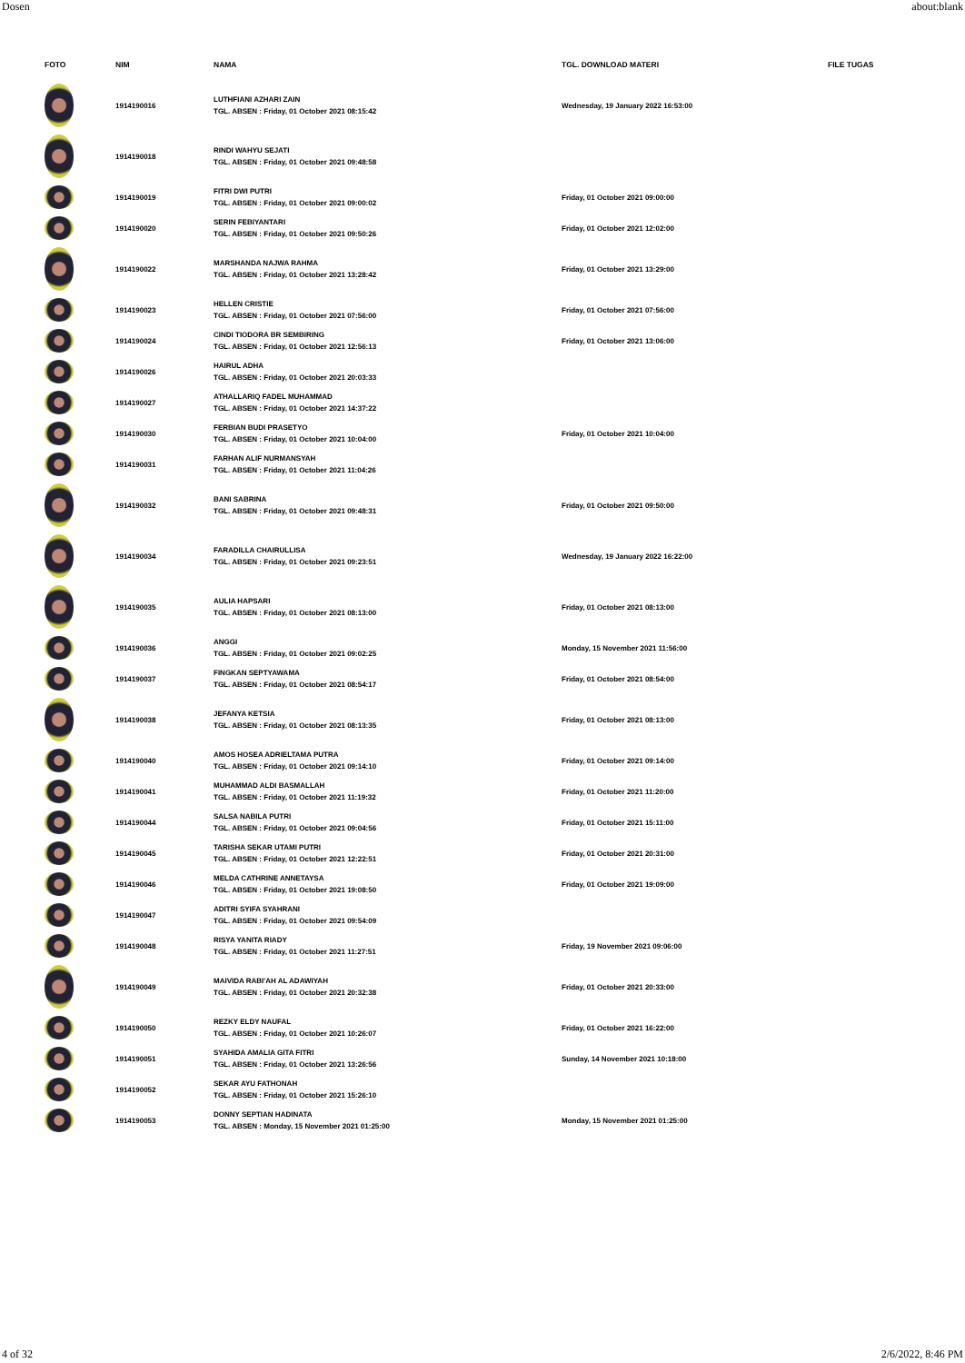Dosen about:blank
| FOTO | NIM | NAMA | TGL. DOWNLOAD MATERI | FILE TUGAS |
| --- | --- | --- | --- | --- |
| | 1914190016 | LUTHFIANI AZHARI ZAIN TGL. ABSEN : Friday, 01 October 2021 08:15:42 | Wednesday, 19 January 2022 16:53:00 | |
| | 1914190018 | RINDI WAHYU SEJATI TGL. ABSEN : Friday, 01 October 2021 09:48:58 | | |
| | 1914190019 | FITRI DWI PUTRI TGL. ABSEN : Friday, 01 October 2021 09:00:02 | Friday, 01 October 2021 09:00:00 | |
| | 1914190020 | SERIN FEBIYANTARI TGL. ABSEN : Friday, 01 October 2021 09:50:26 | Friday, 01 October 2021 12:02:00 | |
| | 1914190022 | MARSHANDA NAJWA RAHMA TGL. ABSEN : Friday, 01 October 2021 13:28:42 | Friday, 01 October 2021 13:29:00 | |
| | 1914190023 | HELLEN CRISTIE TGL. ABSEN : Friday, 01 October 2021 07:56:00 | Friday, 01 October 2021 07:56:00 | |
| | 1914190024 | CINDI TIODORA BR SEMBIRING TGL. ABSEN : Friday, 01 October 2021 12:56:13 | Friday, 01 October 2021 13:06:00 | |
| | 1914190026 | HAIRUL ADHA TGL. ABSEN : Friday, 01 October 2021 20:03:33 | | |
| | 1914190027 | ATHALLARIQ FADEL MUHAMMAD TGL. ABSEN : Friday, 01 October 2021 14:37:22 | | |
| | 1914190030 | FERBIAN BUDI PRASETYO TGL. ABSEN : Friday, 01 October 2021 10:04:00 | Friday, 01 October 2021 10:04:00 | |
| | 1914190031 | FARHAN ALIF NURMANSYAH TGL. ABSEN : Friday, 01 October 2021 11:04:26 | | |
| | 1914190032 | BANI SABRINA TGL. ABSEN : Friday, 01 October 2021 09:48:31 | Friday, 01 October 2021 09:50:00 | |
| | 1914190034 | FARADILLA CHAIRULLISA TGL. ABSEN : Friday, 01 October 2021 09:23:51 | Wednesday, 19 January 2022 16:22:00 | |
| | 1914190035 | AULIA HAPSARI TGL. ABSEN : Friday, 01 October 2021 08:13:00 | Friday, 01 October 2021 08:13:00 | |
| | 1914190036 | ANGGI TGL. ABSEN : Friday, 01 October 2021 09:02:25 | Monday, 15 November 2021 11:56:00 | |
| | 1914190037 | FINGKAN SEPTYAWAMA TGL. ABSEN : Friday, 01 October 2021 08:54:17 | Friday, 01 October 2021 08:54:00 | |
| | 1914190038 | JEFANYA KETSIA TGL. ABSEN : Friday, 01 October 2021 08:13:35 | Friday, 01 October 2021 08:13:00 | |
| | 1914190040 | AMOS HOSEA ADRIELTAMA PUTRA TGL. ABSEN : Friday, 01 October 2021 09:14:10 | Friday, 01 October 2021 09:14:00 | |
| | 1914190041 | MUHAMMAD ALDI BASMALLAH TGL. ABSEN : Friday, 01 October 2021 11:19:32 | Friday, 01 October 2021 11:20:00 | |
| | 1914190044 | SALSA NABILA PUTRI TGL. ABSEN : Friday, 01 October 2021 09:04:56 | Friday, 01 October 2021 15:11:00 | |
| | 1914190045 | TARISHA SEKAR UTAMI PUTRI TGL. ABSEN : Friday, 01 October 2021 12:22:51 | Friday, 01 October 2021 20:31:00 | |
| | 1914190046 | MELDA CATHRINE ANNETAYSA TGL. ABSEN : Friday, 01 October 2021 19:08:50 | Friday, 01 October 2021 19:09:00 | |
| | 1914190047 | ADITRI SYIFA SYAHRANI TGL. ABSEN : Friday, 01 October 2021 09:54:09 | | |
| | 1914190048 | RISYA YANITA RIADY TGL. ABSEN : Friday, 01 October 2021 11:27:51 | Friday, 19 November 2021 09:06:00 | |
| | 1914190049 | MAIVIDA RABI'AH AL ADAWIYAH TGL. ABSEN : Friday, 01 October 2021 20:32:38 | Friday, 01 October 2021 20:33:00 | |
| | 1914190050 | REZKY ELDY NAUFAL TGL. ABSEN : Friday, 01 October 2021 10:26:07 | Friday, 01 October 2021 16:22:00 | |
| | 1914190051 | SYAHIDA AMALIA GITA FITRI TGL. ABSEN : Friday, 01 October 2021 13:26:56 | Sunday, 14 November 2021 10:18:00 | |
| | 1914190052 | SEKAR AYU FATHONAH TGL. ABSEN : Friday, 01 October 2021 15:26:10 | | |
| | 1914190053 | DONNY SEPTIAN HADINATA TGL. ABSEN : Monday, 15 November 2021 01:25:00 | Monday, 15 November 2021 01:25:00 | |
4 of 32 2/6/2022, 8:46 PM